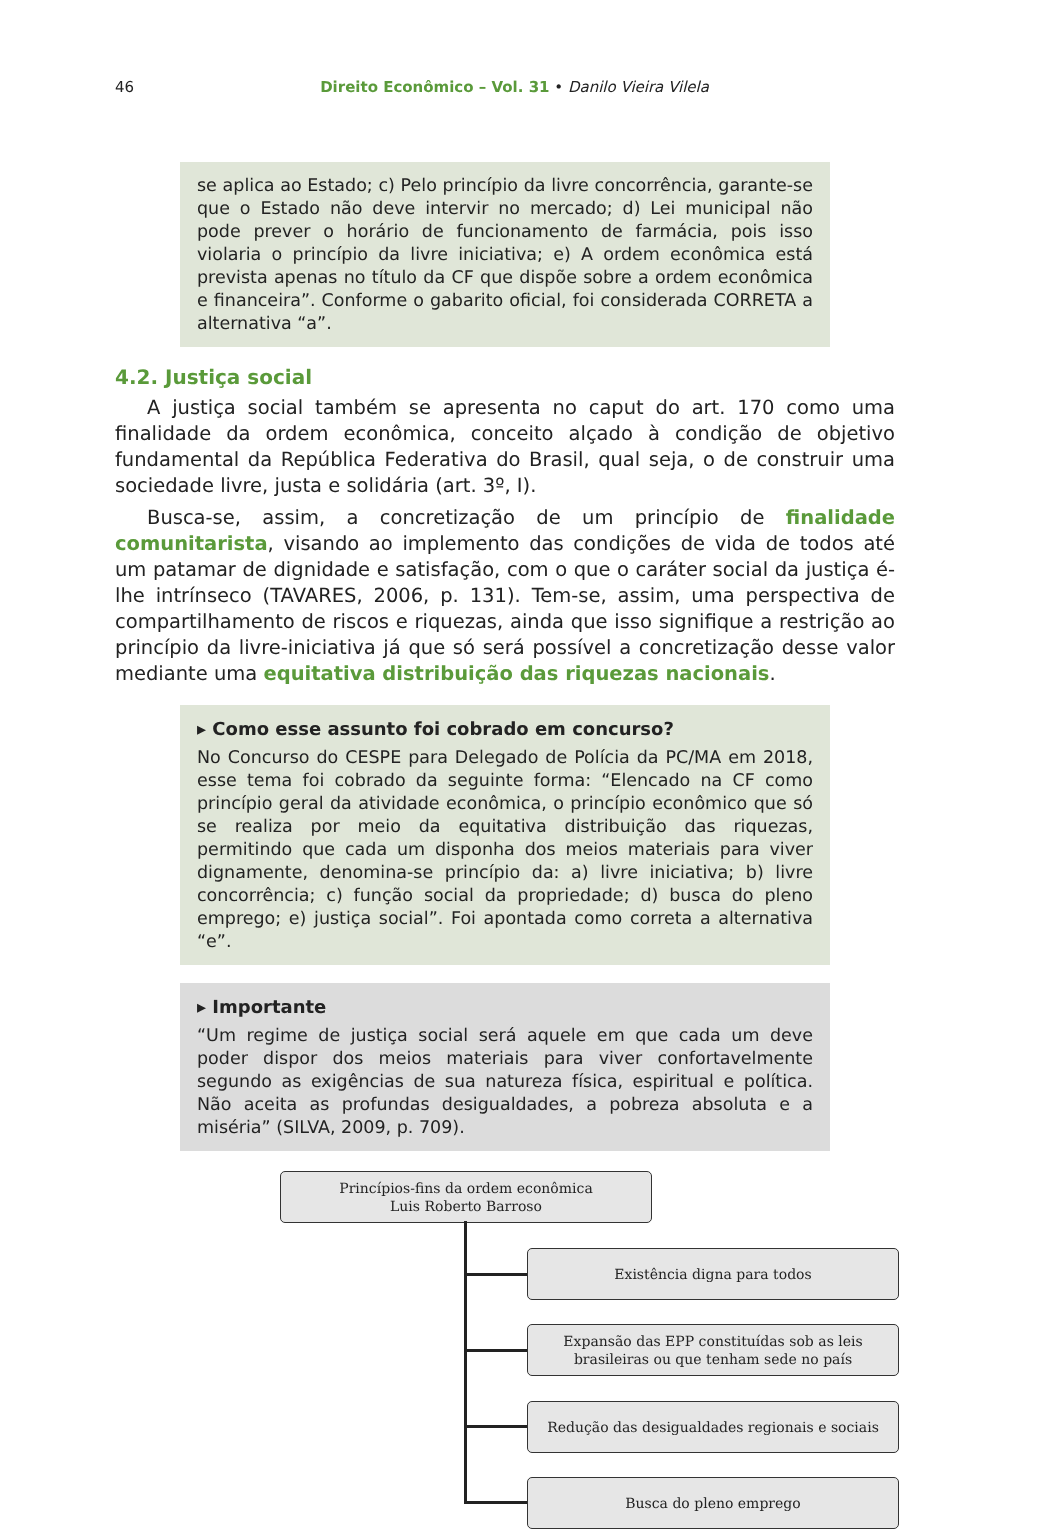46 Direito Econômico – Vol. 31 • Danilo Vieira Vilela
se aplica ao Estado; c) Pelo princípio da livre concorrência, garante-se que o Estado não deve intervir no mercado; d) Lei municipal não pode prever o horário de funcionamento de farmácia, pois isso violaria o princípio da livre iniciativa; e) A ordem econômica está prevista apenas no título da CF que dispõe sobre a ordem econômica e financeira”. Conforme o gabarito oficial, foi considerada CORRETA a alternativa “a”.
4.2. Justiça social
A justiça social também se apresenta no caput do art. 170 como uma finalidade da ordem econômica, conceito alçado à condição de objetivo fundamental da República Federativa do Brasil, qual seja, o de construir uma sociedade livre, justa e solidária (art. 3º, I).
Busca-se, assim, a concretização de um princípio de finalidade comunitarista, visando ao implemento das condições de vida de todos até um patamar de dignidade e satisfação, com o que o caráter social da justiça é-lhe intrínseco (TAVARES, 2006, p. 131). Tem-se, assim, uma perspectiva de compartilhamento de riscos e riquezas, ainda que isso signifique a restrição ao princípio da livre-iniciativa já que só será possível a concretização desse valor mediante uma equitativa distribuição das riquezas nacionais.
▸ Como esse assunto foi cobrado em concurso?
No Concurso do CESPE para Delegado de Polícia da PC/MA em 2018, esse tema foi cobrado da seguinte forma: “Elencado na CF como princípio geral da atividade econômica, o princípio econômico que só se realiza por meio da equitativa distribuição das riquezas, permitindo que cada um disponha dos meios materiais para viver dignamente, denomina-se princípio da: a) livre iniciativa; b) livre concorrência; c) função social da propriedade; d) busca do pleno emprego; e) justiça social”. Foi apontada como correta a alternativa “e”.
▸ Importante
“Um regime de justiça social será aquele em que cada um deve poder dispor dos meios materiais para viver confortavelmente segundo as exigências de sua natureza física, espiritual e política. Não aceita as profundas desigualdades, a pobreza absoluta e a miséria” (SILVA, 2009, p. 709).
Princípios-fins da ordem econômica
Luis Roberto Barroso
Existência digna para todos
Expansão das EPP constituídas sob as leis
brasileiras ou que tenham sede no país
Redução das desigualdades regionais e sociais
Busca do pleno emprego